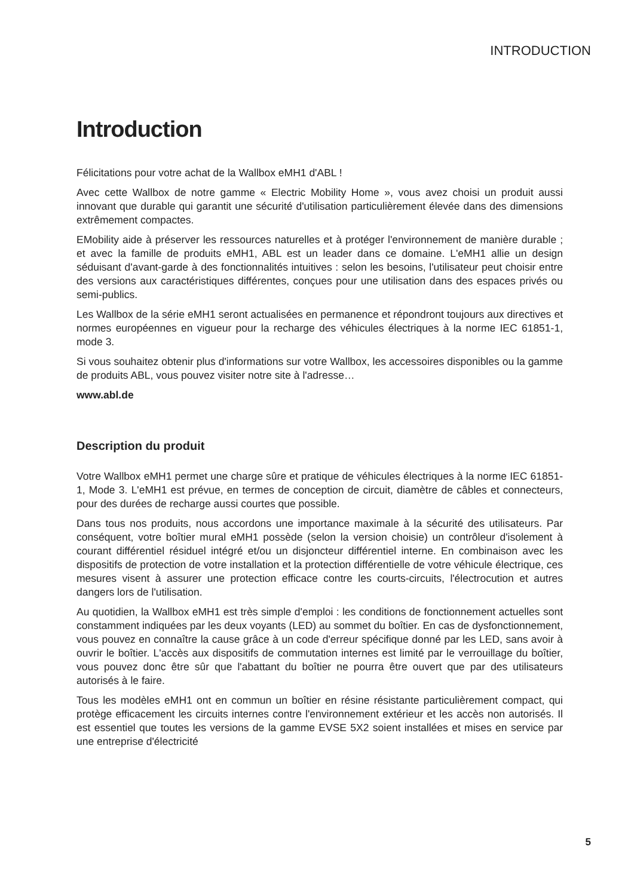INTRODUCTION
Introduction
Félicitations pour votre achat de la Wallbox eMH1 d'ABL !
Avec cette Wallbox de notre gamme « Electric Mobility Home », vous avez choisi un produit aussi innovant que durable qui garantit une sécurité d'utilisation particulièrement élevée dans des dimensions extrêmement compactes.
EMobility aide à préserver les ressources naturelles et à protéger l'environnement de manière durable ; et avec la famille de produits eMH1, ABL est un leader dans ce domaine. L'eMH1 allie un design séduisant d'avant-garde à des fonctionnalités intuitives : selon les besoins, l'utilisateur peut choisir entre des versions aux caractéristiques différentes, conçues pour une utilisation dans des espaces privés ou semi-publics.
Les Wallbox de la série eMH1 seront actualisées en permanence et répondront toujours aux directives et normes européennes en vigueur pour la recharge des véhicules électriques à la norme IEC 61851-1, mode 3.
Si vous souhaitez obtenir plus d'informations sur votre Wallbox, les accessoires disponibles ou la gamme de produits ABL, vous pouvez visiter notre site à l'adresse…
www.abl.de
Description du produit
Votre Wallbox eMH1 permet une charge sûre et pratique de véhicules électriques à la norme IEC 61851-1, Mode 3. L'eMH1 est prévue, en termes de conception de circuit, diamètre de câbles et connecteurs, pour des durées de recharge aussi courtes que possible.
Dans tous nos produits, nous accordons une importance maximale à la sécurité des utilisateurs. Par conséquent, votre boîtier mural eMH1 possède (selon la version choisie) un contrôleur d'isolement à courant différentiel résiduel intégré et/ou un disjoncteur différentiel interne. En combinaison avec les dispositifs de protection de votre installation et la protection différentielle de votre véhicule électrique, ces mesures visent à assurer une protection efficace contre les courts-circuits, l'électrocution et autres dangers lors de l'utilisation.
Au quotidien, la Wallbox eMH1 est très simple d'emploi : les conditions de fonctionnement actuelles sont constamment indiquées par les deux voyants (LED) au sommet du boîtier. En cas de dysfonctionnement, vous pouvez en connaître la cause grâce à un code d'erreur spécifique donné par les LED, sans avoir à ouvrir le boîtier. L'accès aux dispositifs de commutation internes est limité par le verrouillage du boîtier, vous pouvez donc être sûr que l'abattant du boîtier ne pourra être ouvert que par des utilisateurs autorisés à le faire.
Tous les modèles eMH1 ont en commun un boîtier en résine résistante particulièrement compact, qui protège efficacement les circuits internes contre l'environnement extérieur et les accès non autorisés. Il est essentiel que toutes les versions de la gamme EVSE 5X2 soient installées et mises en service par une entreprise d'électricité
5